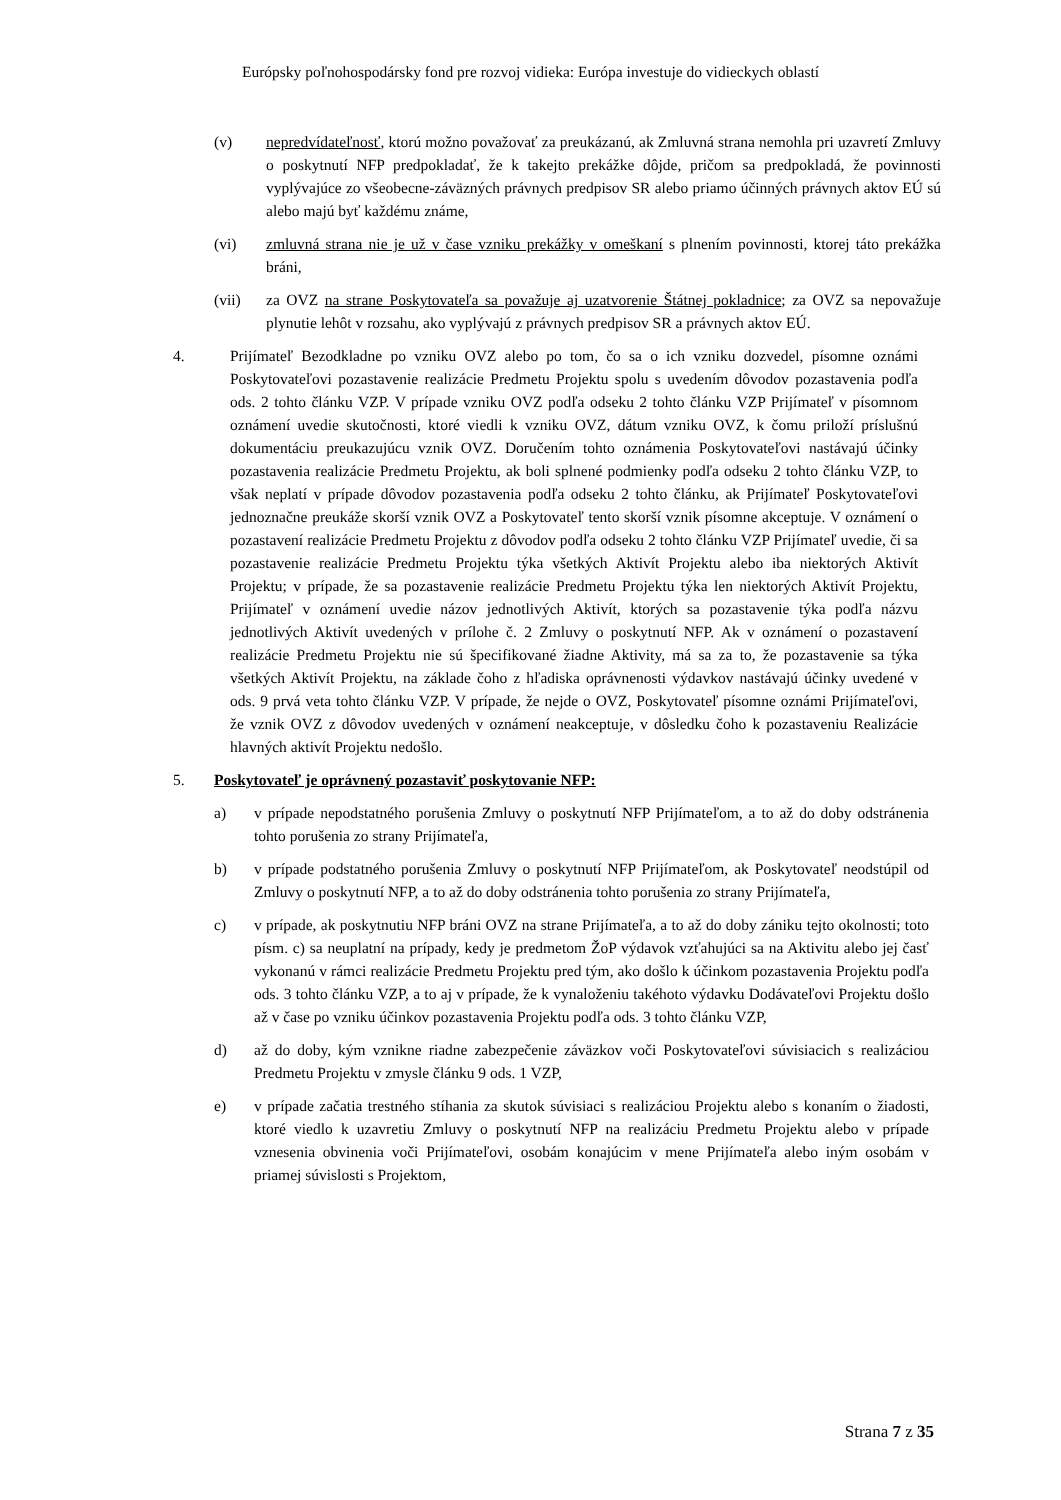Európsky poľnohospodársky fond pre rozvoj vidieka: Európa investuje do vidieckych oblastí
(v) nepredvídateľnosť, ktorú možno považovať za preukázanú, ak Zmluvná strana nemohla pri uzavretí Zmluvy o poskytnutí NFP predpokladať, že k takejto prekážke dôjde, pričom sa predpokladá, že povinnosti vyplývajúce zo všeobecne-záväzných právnych predpisov SR alebo priamo účinných právnych aktov EÚ sú alebo majú byť každému známe,
(vi) zmluvná strana nie je už v čase vzniku prekážky v omeškaní s plnením povinnosti, ktorej táto prekážka bráni,
(vii) za OVZ na strane Poskytovateľa sa považuje aj uzatvorenie Štátnej pokladnice; za OVZ sa nepovažuje plynutie lehôt v rozsahu, ako vyplývajú z právnych predpisov SR a právnych aktov EÚ.
4. Prijímateľ Bezodkladne po vzniku OVZ alebo po tom, čo sa o ich vzniku dozvedel, písomne oznámi Poskytovateľovi pozastavenie realizácie Predmetu Projektu spolu s uvedením dôvodov pozastavenia podľa ods. 2 tohto článku VZP. V prípade vzniku OVZ podľa odseku 2 tohto článku VZP Prijímateľ v písomnom oznámení uvedie skutočnosti, ktoré viedli k vzniku OVZ, dátum vzniku OVZ, k čomu priloží príslušnú dokumentáciu preukazujúcu vznik OVZ. Doručením tohto oznámenia Poskytovateľovi nastávajú účinky pozastavenia realizácie Predmetu Projektu, ak boli splnené podmienky podľa odseku 2 tohto článku VZP, to však neplatí v prípade dôvodov pozastavenia podľa odseku 2 tohto článku, ak Prijímateľ Poskytovateľovi jednoznačne preukáže skorší vznik OVZ a Poskytovateľ tento skorší vznik písomne akceptuje. V oznámení o pozastavení realizácie Predmetu Projektu z dôvodov podľa odseku 2 tohto článku VZP Prijímateľ uvedie, či sa pozastavenie realizácie Predmetu Projektu týka všetkých Aktivít Projektu alebo iba niektorých Aktivít Projektu; v prípade, že sa pozastavenie realizácie Predmetu Projektu týka len niektorých Aktivít Projektu, Prijímateľ v oznámení uvedie názov jednotlivých Aktivít, ktorých sa pozastavenie týka podľa názvu jednotlivých Aktivít uvedených v prílohe č. 2 Zmluvy o poskytnutí NFP. Ak v oznámení o pozastavení realizácie Predmetu Projektu nie sú špecifikované žiadne Aktivity, má sa za to, že pozastavenie sa týka všetkých Aktivít Projektu, na základe čoho z hľadiska oprávnenosti výdavkov nastávajú účinky uvedené v ods. 9 prvá veta tohto článku VZP. V prípade, že nejde o OVZ, Poskytovateľ písomne oznámi Prijímateľovi, že vznik OVZ z dôvodov uvedených v oznámení neakceptuje, v dôsledku čoho k pozastaveniu Realizácie hlavných aktivít Projektu nedošlo.
5. Poskytovateľ je oprávnený pozastaviť poskytovanie NFP:
a) v prípade nepodstatného porušenia Zmluvy o poskytnutí NFP Prijímateľom, a to až do doby odstránenia tohto porušenia zo strany Prijímateľa,
b) v prípade podstatného porušenia Zmluvy o poskytnutí NFP Prijímateľom, ak Poskytovateľ neodstúpil od Zmluvy o poskytnutí NFP, a to až do doby odstránenia tohto porušenia zo strany Prijímateľa,
c) v prípade, ak poskytnutiu NFP bráni OVZ na strane Prijímateľa, a to až do doby zániku tejto okolnosti; toto písm. c) sa neuplatní na prípady, kedy je predmetom ŽoP výdavok vzťahujúci sa na Aktivitu alebo jej časť vykonanú v rámci realizácie Predmetu Projektu pred tým, ako došlo k účinkom pozastavenia Projektu podľa ods. 3 tohto článku VZP, a to aj v prípade, že k vynaloženiu takéhoto výdavku Dodávateľovi Projektu došlo až v čase po vzniku účinkov pozastavenia Projektu podľa ods. 3 tohto článku VZP,
d) až do doby, kým vznikne riadne zabezpečenie záväzkov voči Poskytovateľovi súvisiacich s realizáciou Predmetu Projektu v zmysle článku 9 ods. 1 VZP,
e) v prípade začatia trestného stíhania za skutok súvisiaci s realizáciou Projektu alebo s konaním o žiadosti, ktoré viedlo k uzavretiu Zmluvy o poskytnutí NFP na realizáciu Predmetu Projektu alebo v prípade vznesenia obvinenia voči Prijímateľovi, osobám konajúcim v mene Prijímateľa alebo iným osobám v priamej súvislosti s Projektom,
Strana 7 z 35